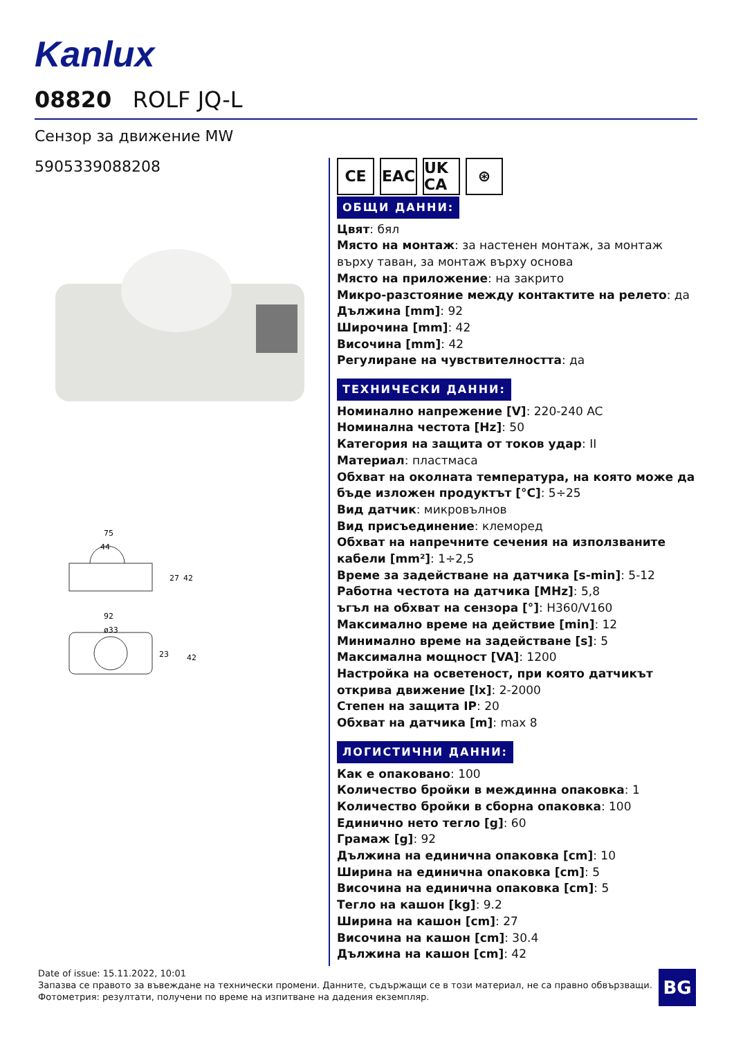Kanlux
08820 ROLF JQ-L
Сензор за движение MW
5905339088208
75
44
27
42
92
ø33
23
42
CE EAC UK CA
⊛
ОБЩИ ДАННИ:
Цвят: бял
Място на монтаж: за настенен монтаж, за монтаж върху таван, за монтаж върху основа
Място на приложение: на закрито
Микро-разстояние между контактите на релето: да
Дължина [mm]: 92
Широчина [mm]: 42
Височина [mm]: 42
Регулиране на чувствителността: да
ТЕХНИЧЕСКИ ДАННИ:
Номинално напрежение [V]: 220-240 AC
Номинална честота [Hz]: 50
Категория на защита от токов удар: II
Материал: пластмаса
Обхват на околната температура, на която може да бъде изложен продуктът [°C]: 5÷25
Вид датчик: микровълнов
Вид присъединение: клеморед
Обхват на напречните сечения на използваните кабели [mm²]: 1÷2,5
Време за задействане на датчика [s-min]: 5-12
Работна честота на датчика [MHz]: 5,8
ъгъл на обхват на сензора [°]: H360/V160
Максимално време на действие [min]: 12
Минимално време на задействане [s]: 5
Максимална мощност [VA]: 1200
Настройка на осветеност, при която датчикът открива движение [lx]: 2-2000
Степен на защита IP: 20
Обхват на датчика [m]: max 8
ЛОГИСТИЧНИ ДАННИ:
Как е опаковано: 100
Количество бройки в междинна опаковка: 1
Количество бройки в сборна опаковка: 100
Единично нето тегло [g]: 60
Грамаж [g]: 92
Дължина на единична опаковка [cm]: 10
Ширина на единична опаковка [cm]: 5
Височина на единична опаковка [cm]: 5
Тегло на кашон [kg]: 9.2
Ширина на кашон [cm]: 27
Височина на кашон [cm]: 30.4
Дължина на кашон [cm]: 42
Date of issue: 15.11.2022, 10:01
Запазва се правото за въвеждане на технически промени. Данните, съдържащи се в този материал, не са правно обвързващи.
Фотометрия: резултати, получени по време на изпитване на дадения екземпляр.
BG